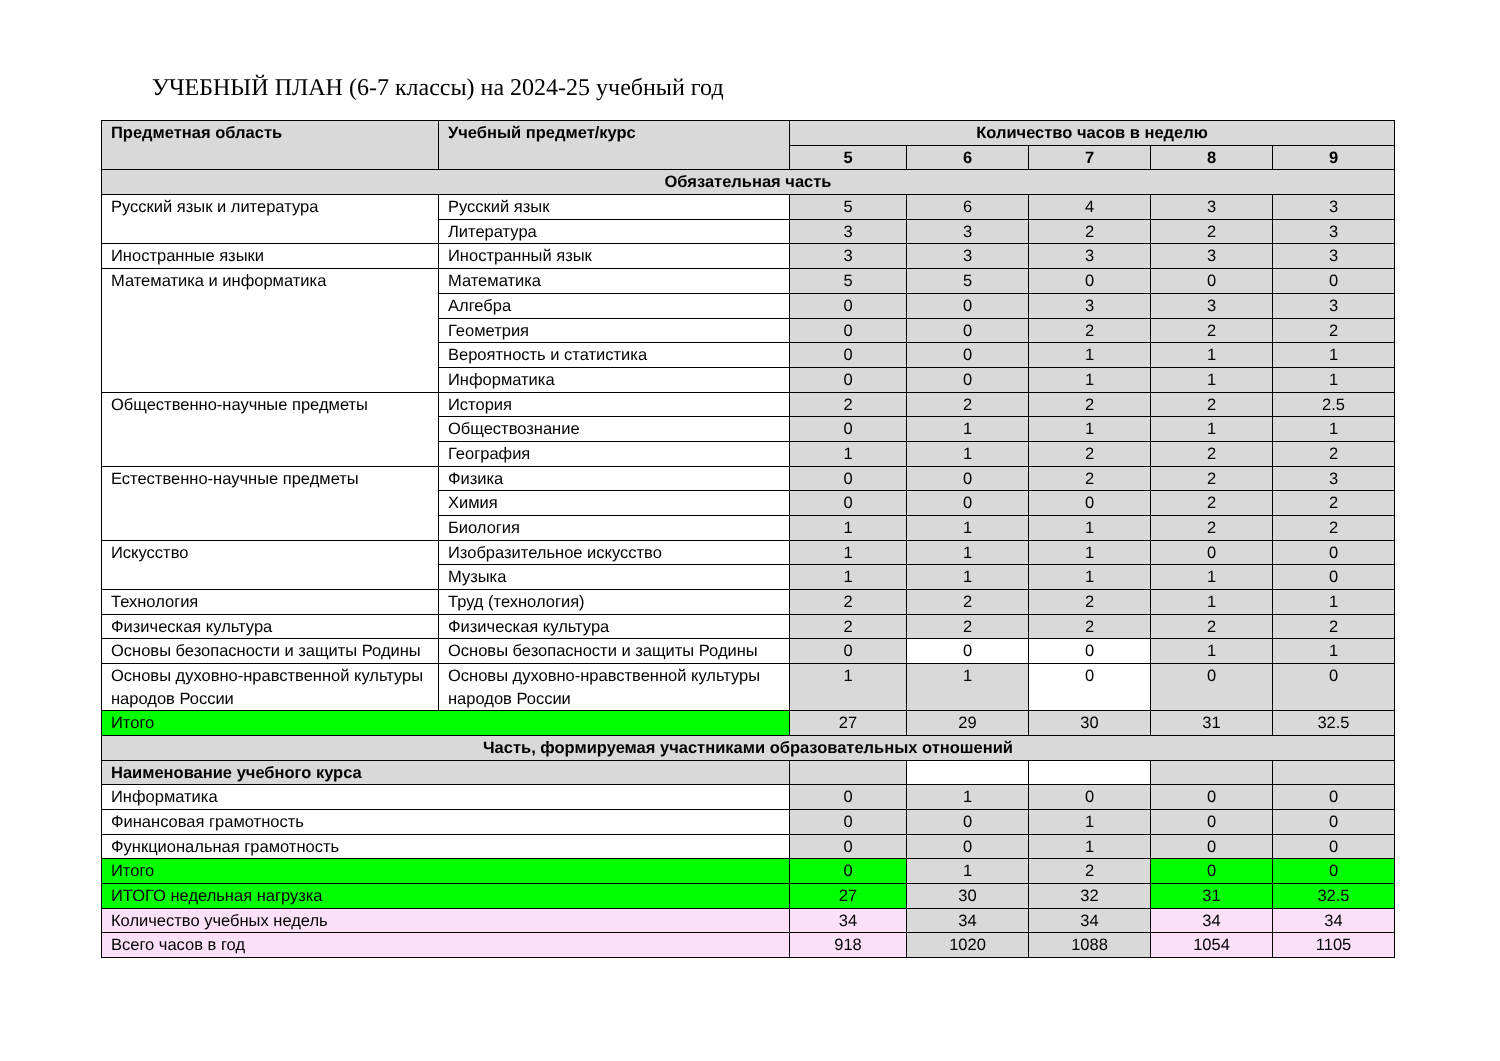УЧЕБНЫЙ ПЛАН (6-7 классы) на 2024-25 учебный год
| Предметная область | Учебный предмет/курс | Количество часов в неделю | | | | |
| --- | --- | --- | --- | --- | --- | --- |
| | | 5 | 6 | 7 | 8 | 9 |
| Обязательная часть | | | | | | |
| Русский язык и литература | Русский язык | 5 | 6 | 4 | 3 | 3 |
| | Литература | 3 | 3 | 2 | 2 | 3 |
| Иностранные языки | Иностранный язык | 3 | 3 | 3 | 3 | 3 |
| Математика и информатика | Математика | 5 | 5 | 0 | 0 | 0 |
| | Алгебра | 0 | 0 | 3 | 3 | 3 |
| | Геометрия | 0 | 0 | 2 | 2 | 2 |
| | Вероятность и статистика | 0 | 0 | 1 | 1 | 1 |
| | Информатика | 0 | 0 | 1 | 1 | 1 |
| Общественно-научные предметы | История | 2 | 2 | 2 | 2 | 2.5 |
| | Обществознание | 0 | 1 | 1 | 1 | 1 |
| | География | 1 | 1 | 2 | 2 | 2 |
| Естественно-научные предметы | Физика | 0 | 0 | 2 | 2 | 3 |
| | Химия | 0 | 0 | 0 | 2 | 2 |
| | Биология | 1 | 1 | 1 | 2 | 2 |
| Искусство | Изобразительное искусство | 1 | 1 | 1 | 0 | 0 |
| | Музыка | 1 | 1 | 1 | 1 | 0 |
| Технология | Труд (технология) | 2 | 2 | 2 | 1 | 1 |
| Физическая культура | Физическая культура | 2 | 2 | 2 | 2 | 2 |
| Основы безопасности и защиты Родины | Основы безопасности и защиты Родины | 0 | 0 | 0 | 1 | 1 |
| Основы духовно-нравственной культуры народов России | Основы духовно-нравственной культуры народов России | 1 | 1 | 0 | 0 | 0 |
| Итого | | 27 | 29 | 30 | 31 | 32.5 |
| Часть, формируемая участниками образовательных отношений | | | | | | |
| Наименование учебного курса | | | | | | |
| Информатика | | 0 | 1 | 0 | 0 | 0 |
| Финансовая грамотность | | 0 | 0 | 1 | 0 | 0 |
| Функциональная грамотность | | 0 | 0 | 1 | 0 | 0 |
| Итого | | 0 | 1 | 2 | 0 | 0 |
| ИТОГО недельная нагрузка | | 27 | 30 | 32 | 31 | 32.5 |
| Количество учебных недель | | 34 | 34 | 34 | 34 | 34 |
| Всего часов в год | | 918 | 1020 | 1088 | 1054 | 1105 |